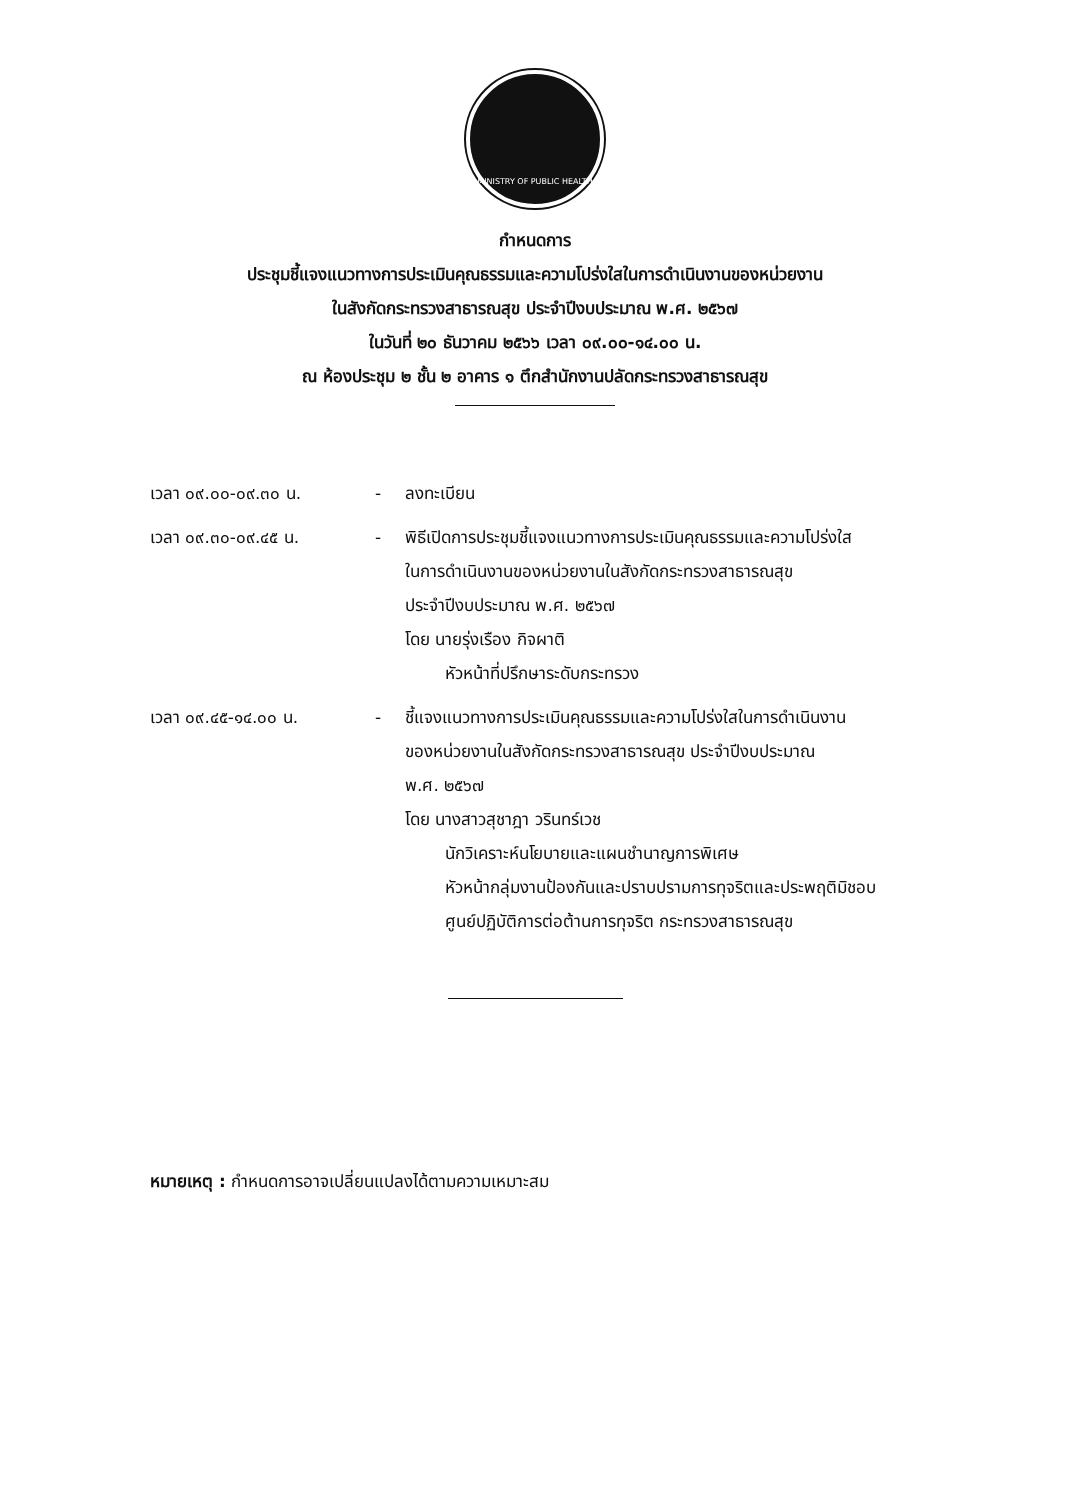MINISTRY OF PUBLIC HEALTH
กำหนดการ
ประชุมชี้แจงแนวทางการประเมินคุณธรรมและความโปร่งใสในการดำเนินงานของหน่วยงาน
ในสังกัดกระทรวงสาธารณสุข ประจำปีงบประมาณ พ.ศ. ๒๕๖๗
ในวันที่ ๒๐ ธันวาคม ๒๕๖๖ เวลา ๐๙.๐๐-๑๔.๐๐ น.
ณ ห้องประชุม ๒ ชั้น ๒ อาคาร ๑ ตึกสำนักงานปลัดกระทรวงสาธารณสุข
เวลา ๐๙.๐๐-๐๙.๓๐ น. - ลงทะเบียน
เวลา ๐๙.๓๐-๐๙.๔๕ น. - พิธีเปิดการประชุมชี้แจงแนวทางการประเมินคุณธรรมและความโปร่งใส
ในการดำเนินงานของหน่วยงานในสังกัดกระทรวงสาธารณสุข
ประจำปีงบประมาณ พ.ศ. ๒๕๖๗
โดย นายรุ่งเรือง กิจผาติ
หัวหน้าที่ปรึกษาระดับกระทรวง
เวลา ๐๙.๔๕-๑๔.๐๐ น. - ชี้แจงแนวทางการประเมินคุณธรรมและความโปร่งใสในการดำเนินงาน
ของหน่วยงานในสังกัดกระทรวงสาธารณสุข ประจำปีงบประมาณ
พ.ศ. ๒๕๖๗
โดย นางสาวสุชาฎา วรินทร์เวช
นักวิเคราะห์นโยบายและแผนชำนาญการพิเศษ
หัวหน้ากลุ่มงานป้องกันและปราบปรามการทุจริตและประพฤติมิชอบ
ศูนย์ปฏิบัติการต่อต้านการทุจริต กระทรวงสาธารณสุข
หมายเหตุ : กำหนดการอาจเปลี่ยนแปลงได้ตามความเหมาะสม